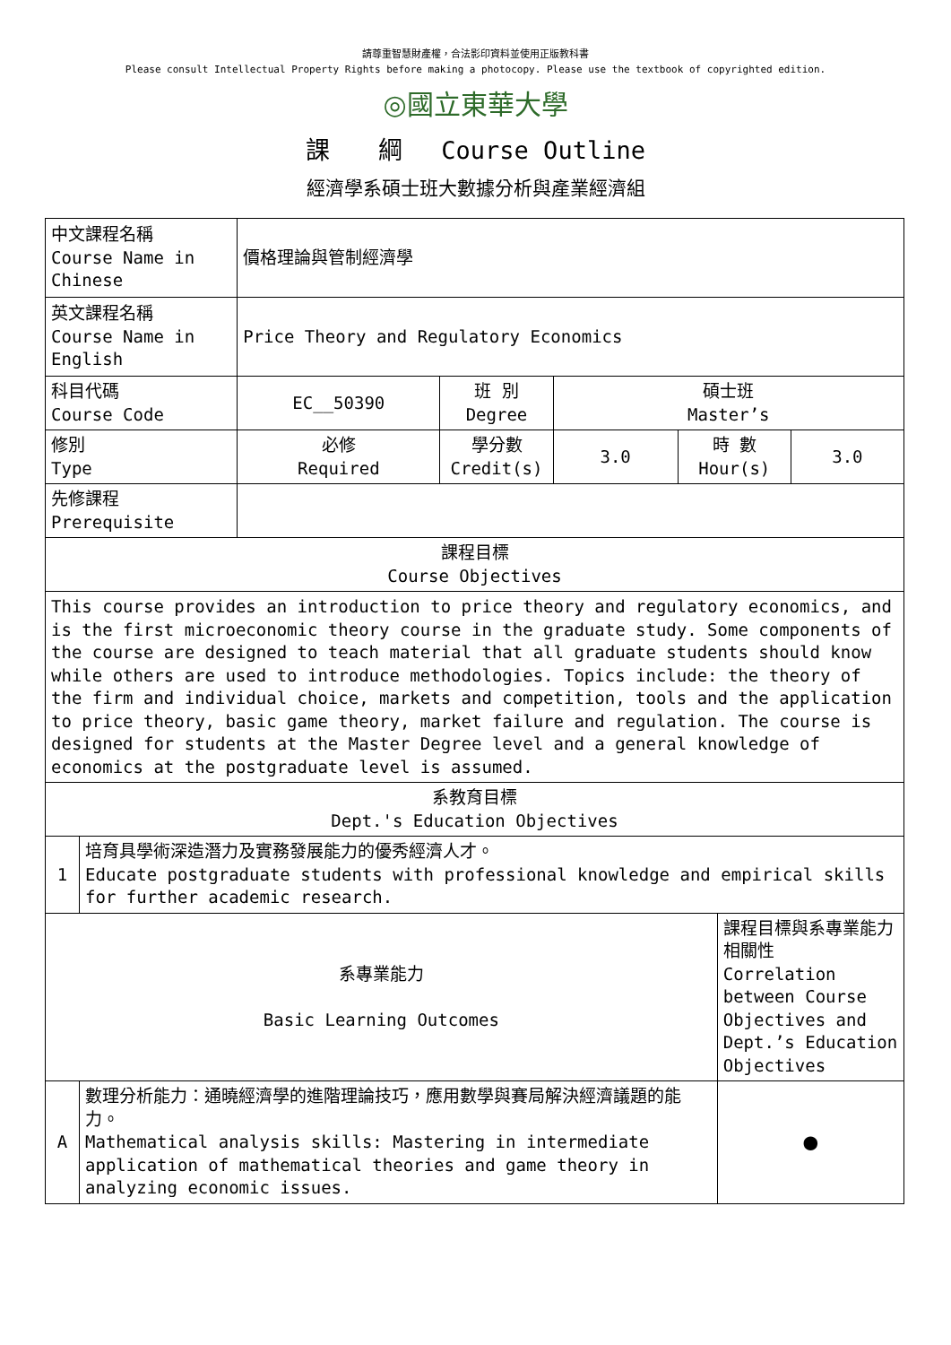請尊重智慧財產權，合法影印資料並使用正版教科書
Please consult Intellectual Property Rights before making a photocopy. Please use the textbook of copyrighted edition.
◎國立東華大學
課　　綱　 Course Outline
經濟學系碩士班大數據分析與產業經濟組
| 中文課程名稱 Course Name in Chinese | | 價格理論與管制經濟學 | | | | | |
| 英文課程名稱 Course Name in English | | Price Theory and Regulatory Economics | | | | | |
| 科目代碼 Course Code | | EC__50390 | 班 別 Degree | 碩士班 Master’s | | | |
| 修別 Type | | 必修 Required | 學分數 Credit(s) | 3.0 | 時 數 Hour(s) | | 3.0 |
| 先修課程 Prerequisite | | | | | | | |
| 課程目標 Course Objectives | | | | | | | |
| This course provides an introduction to price theory and regulatory economics, and is the first microeconomic theory course in the graduate study. Some components of the course are designed to teach material that all graduate students should know while others are used to introduce methodologies. Topics include: the theory of the firm and individual choice, markets and competition, tools and the application to price theory, basic game theory, market failure and regulation. The course is designed for students at the Master Degree level and a general knowledge of economics at the postgraduate level is assumed. | | | | | | | |
| 系教育目標 Dept.'s Education Objectives | | | | | | | |
| 1 | 培育具學術深造潛力及實務發展能力的優秀經濟人才。 Educate postgraduate students with professional knowledge and empirical skills for further academic research. | | | | | | |
| 系專業能力 Basic Learning Outcomes | | | | | | 課程目標與系專業能力相關性 Correlation between Course Objectives and Dept.’s Education Objectives | |
| A | 數理分析能力：通曉經濟學的進階理論技巧，應用數學與賽局解決經濟議題的能力。 Mathematical analysis skills: Mastering in intermediate application of mathematical theories and game theory in analyzing economic issues. | | | | | ● | |